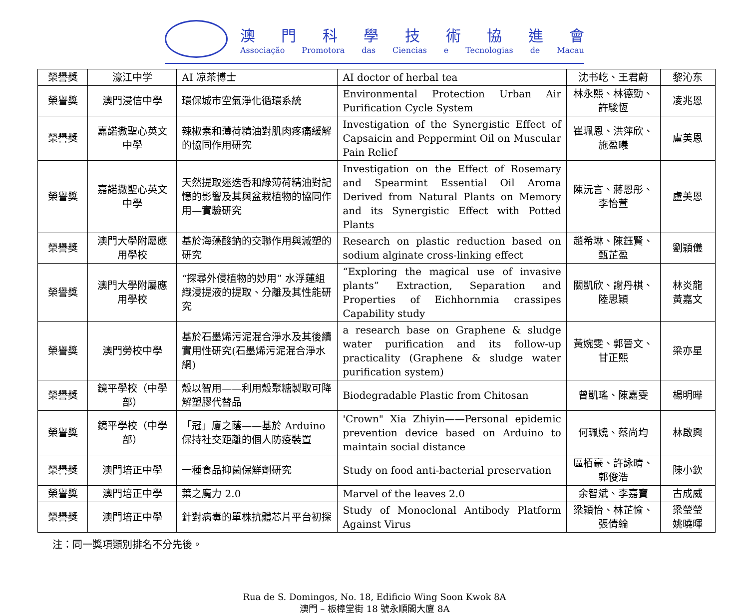澳門科學技術協進會
Associação Promotora das Ciencias e Tecnologias de Macau
| 榮譽獎 | 濠江中学 | AI 凉茶博士 | AI doctor of herbal tea | 沈书屹、王君蔚 | 黎沁东 |
| 榮譽獎 | 澳門浸信中學 | 環保城市空氣淨化循環系統 | Environmental Protection Urban Air Purification Cycle System | 林永熙、林德勁、許駿恆 | 凌兆恩 |
| 榮譽獎 | 嘉諾撒聖心英文中學 | 辣椒素和薄荷精油對肌肉疼痛緩解的協同作用研究 | Investigation of the Synergistic Effect of Capsaicin and Peppermint Oil on Muscular Pain Relief | 崔珮恩、洪萍欣、施盈曦 | 盧美恩 |
| 榮譽獎 | 嘉諾撒聖心英文中學 | 天然提取迷迭香和綠薄荷精油對記憶的影響及其與盆栽植物的協同作用—實驗研究 | Investigation on the Effect of Rosemary and Spearmint Essential Oil Aroma Derived from Natural Plants on Memory and its Synergistic Effect with Potted Plants | 陳沅言、蔣恩彤、李怡萱 | 盧美恩 |
| 榮譽獎 | 澳門大學附屬應用學校 | 基於海藻酸鈉的交聯作用與減塑的研究 | Research on plastic reduction based on sodium alginate cross-linking effect | 趙希琳、陳鈺賢、甄芷盈 | 劉穎儀 |
| 榮譽獎 | 澳門大學附屬應用學校 | “探尋外侵植物的妙用” 水浮蓮組織浸提液的提取、分離及其性能研究 | “Exploring the magical use of invasive plants” Extraction, Separation and Properties of Eichhornmia crassipes Capability study | 關凱欣、謝丹棋、陸思穎 | 林炎龍 黃嘉文 |
| 榮譽獎 | 澳門勞校中學 | 基於石墨烯污泥混合淨水及其後續實用性研究(石墨烯污泥混合淨水網) | a research base on Graphene & sludge water purification and its follow-up practicality (Graphene & sludge water purification system) | 黃婉雯、郭晉文、甘正熙 | 梁亦星 |
| 榮譽獎 | 鏡平學校（中學部） | 殼以智用——利用殼聚糖製取可降解塑膠代替品 | Biodegradable Plastic from Chitosan | 曾凱瑤、陳嘉雯 | 楊明曄 |
| 榮譽獎 | 鏡平學校（中學部） | 「冠」廈之蔭——基於 Arduino 保持社交距離的個人防疫裝置 | 'Crown" Xia Zhiyin——Personal epidemic prevention device based on Arduino to maintain social distance | 何珮嬈、蔡尚均 | 林啟興 |
| 榮譽獎 | 澳門培正中學 | 一種食品抑菌保鮮劑研究 | Study on food anti-bacterial preservation | 區栢豪、許詠晴、郭俊浩 | 陳小欽 |
| 榮譽獎 | 澳門培正中學 | 葉之魔力 2.0 | Marvel of the leaves 2.0 | 余智斌、李嘉寶 | 古成威 |
| 榮譽獎 | 澳門培正中學 | 針對病毒的單株抗體芯片平台初探 | Study of Monoclonal Antibody Platform Against Virus | 梁穎怡、林芷愉、張倩綸 | 梁瑩瑩 姚曉暉 |
注：同一獎項類別排名不分先後。
Rua de S. Domingos, No. 18, Edificio Wing Soon Kwok 8A
澳門 – 板樟堂街 18 號永順閣大廈 8A